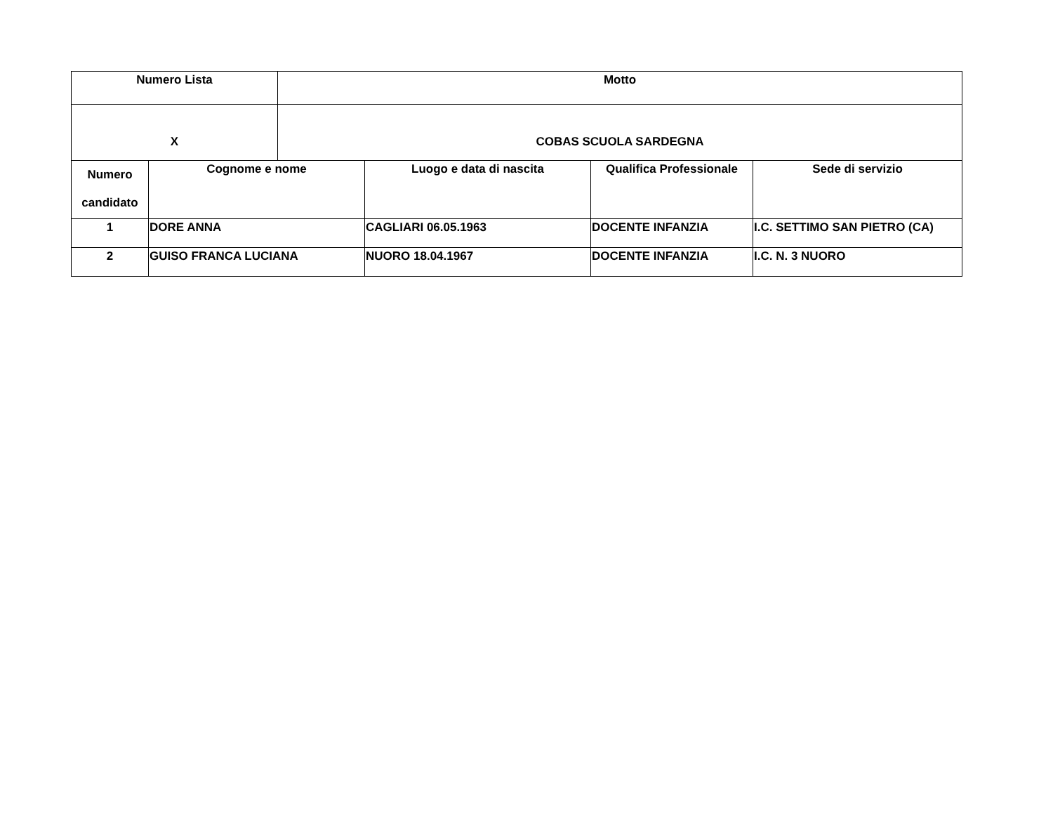| Numero Lista | | Motto | | | |
| X | | COBAS SCUOLA SARDEGNA | | | |
| Numero candidato | Cognome e nome | | Luogo e data di nascita | Qualifica Professionale | Sede di servizio |
| 1 | DORE ANNA | | CAGLIARI 06.05.1963 | DOCENTE INFANZIA | I.C. SETTIMO SAN PIETRO (CA) |
| 2 | GUISO FRANCA LUCIANA | | NUORO 18.04.1967 | DOCENTE INFANZIA | I.C. N. 3 NUORO |